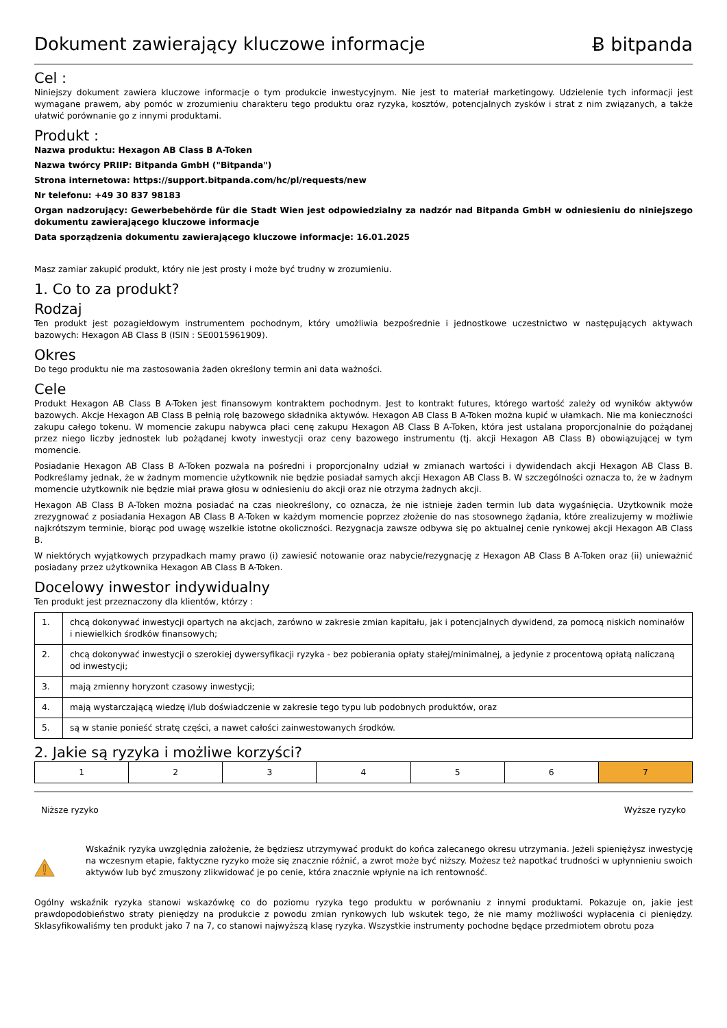Dokument zawierający kluczowe informacje
Ƀ bitpanda
Cel :
Niniejszy dokument zawiera kluczowe informacje o tym produkcie inwestycyjnym. Nie jest to materiał marketingowy. Udzielenie tych informacji jest wymagane prawem, aby pomóc w zrozumieniu charakteru tego produktu oraz ryzyka, kosztów, potencjalnych zysków i strat z nim związanych, a także ułatwić porównanie go z innymi produktami.
Produkt :
Nazwa produktu: Hexagon AB Class B A-Token
Nazwa twórcy PRIIP: Bitpanda GmbH ("Bitpanda")
Strona internetowa: https://support.bitpanda.com/hc/pl/requests/new
Nr telefonu: +49 30 837 98183
Organ nadzorujący: Gewerbebehörde für die Stadt Wien jest odpowiedzialny za nadzór nad Bitpanda GmbH w odniesieniu do niniejszego dokumentu zawierającego kluczowe informacje
Data sporządzenia dokumentu zawierającego kluczowe informacje: 16.01.2025
Masz zamiar zakupić produkt, który nie jest prosty i może być trudny w zrozumieniu.
1. Co to za produkt?
Rodzaj
Ten produkt jest pozagiełdowym instrumentem pochodnym, który umożliwia bezpośrednie i jednostkowe uczestnictwo w następujących aktywach bazowych: Hexagon AB Class B (ISIN : SE0015961909).
Okres
Do tego produktu nie ma zastosowania żaden określony termin ani data ważności.
Cele
Produkt Hexagon AB Class B A-Token jest finansowym kontraktem pochodnym. Jest to kontrakt futures, którego wartość zależy od wyników aktywów bazowych. Akcje Hexagon AB Class B pełnią rolę bazowego składnika aktywów. Hexagon AB Class B A-Token można kupić w ułamkach. Nie ma konieczności zakupu całego tokenu. W momencie zakupu nabywca płaci cenę zakupu Hexagon AB Class B A-Token, która jest ustalana proporcjonalnie do pożądanej przez niego liczby jednostek lub pożądanej kwoty inwestycji oraz ceny bazowego instrumentu (tj. akcji Hexagon AB Class B) obowiązującej w tym momencie.
Posiadanie Hexagon AB Class B A-Token pozwala na pośredni i proporcjonalny udział w zmianach wartości i dywidendach akcji Hexagon AB Class B. Podkreślamy jednak, że w żadnym momencie użytkownik nie będzie posiadał samych akcji Hexagon AB Class B. W szczególności oznacza to, że w żadnym momencie użytkownik nie będzie miał prawa głosu w odniesieniu do akcji oraz nie otrzyma żadnych akcji.
Hexagon AB Class B A-Token można posiadać na czas nieokreślony, co oznacza, że nie istnieje żaden termin lub data wygaśnięcia. Użytkownik może zrezygnować z posiadania Hexagon AB Class B A-Token w każdym momencie poprzez złożenie do nas stosownego żądania, które zrealizujemy w możliwie najkrótszym terminie, biorąc pod uwagę wszelkie istotne okoliczności. Rezygnacja zawsze odbywa się po aktualnej cenie rynkowej akcji Hexagon AB Class B.
W niektórych wyjątkowych przypadkach mamy prawo (i) zawiesić notowanie oraz nabycie/rezygnację z Hexagon AB Class B A-Token oraz (ii) unieważnić posiadany przez użytkownika Hexagon AB Class B A-Token.
Docelowy inwestor indywidualny
Ten produkt jest przeznaczony dla klientów, którzy :
| 1. | chcą dokonywać inwestycji opartych na akcjach, zarówno w zakresie zmian kapitału, jak i potencjalnych dywidend, za pomocą niskich nominałów i niewielkich środków finansowych; |
| 2. | chcą dokonywać inwestycji o szerokiej dywersyfikacji ryzyka - bez pobierania opłaty stałej/minimalnej, a jedynie z procentową opłatą naliczaną od inwestycji; |
| 3. | mają zmienny horyzont czasowy inwestycji; |
| 4. | mają wystarczającą wiedzę i/lub doświadczenie w zakresie tego typu lub podobnych produktów, oraz |
| 5. | są w stanie ponieść stratę części, a nawet całości zainwestowanych środków. |
2. Jakie są ryzyka i możliwe korzyści?
| 1 | 2 | 3 | 4 | 5 | 6 | 7 |
Niższe ryzyko Wyższe ryzyko
Wskaźnik ryzyka uwzględnia założenie, że będziesz utrzymywać produkt do końca zalecanego okresu utrzymania. Jeżeli spieniężysz inwestycję na wczesnym etapie, faktyczne ryzyko może się znacznie różnić, a zwrot może być niższy. Możesz też napotkać trudności w upłynnieniu swoich aktywów lub być zmuszony zlikwidować je po cenie, która znacznie wpłynie na ich rentowność.
Ogólny wskaźnik ryzyka stanowi wskazówkę co do poziomu ryzyka tego produktu w porównaniu z innymi produktami. Pokazuje on, jakie jest prawdopodobieństwo straty pieniędzy na produkcie z powodu zmian rynkowych lub wskutek tego, że nie mamy możliwości wypłacenia ci pieniędzy. Sklasyfikowaliśmy ten produkt jako 7 na 7, co stanowi najwyższą klasę ryzyka. Wszystkie instrumenty pochodne będące przedmiotem obrotu poza